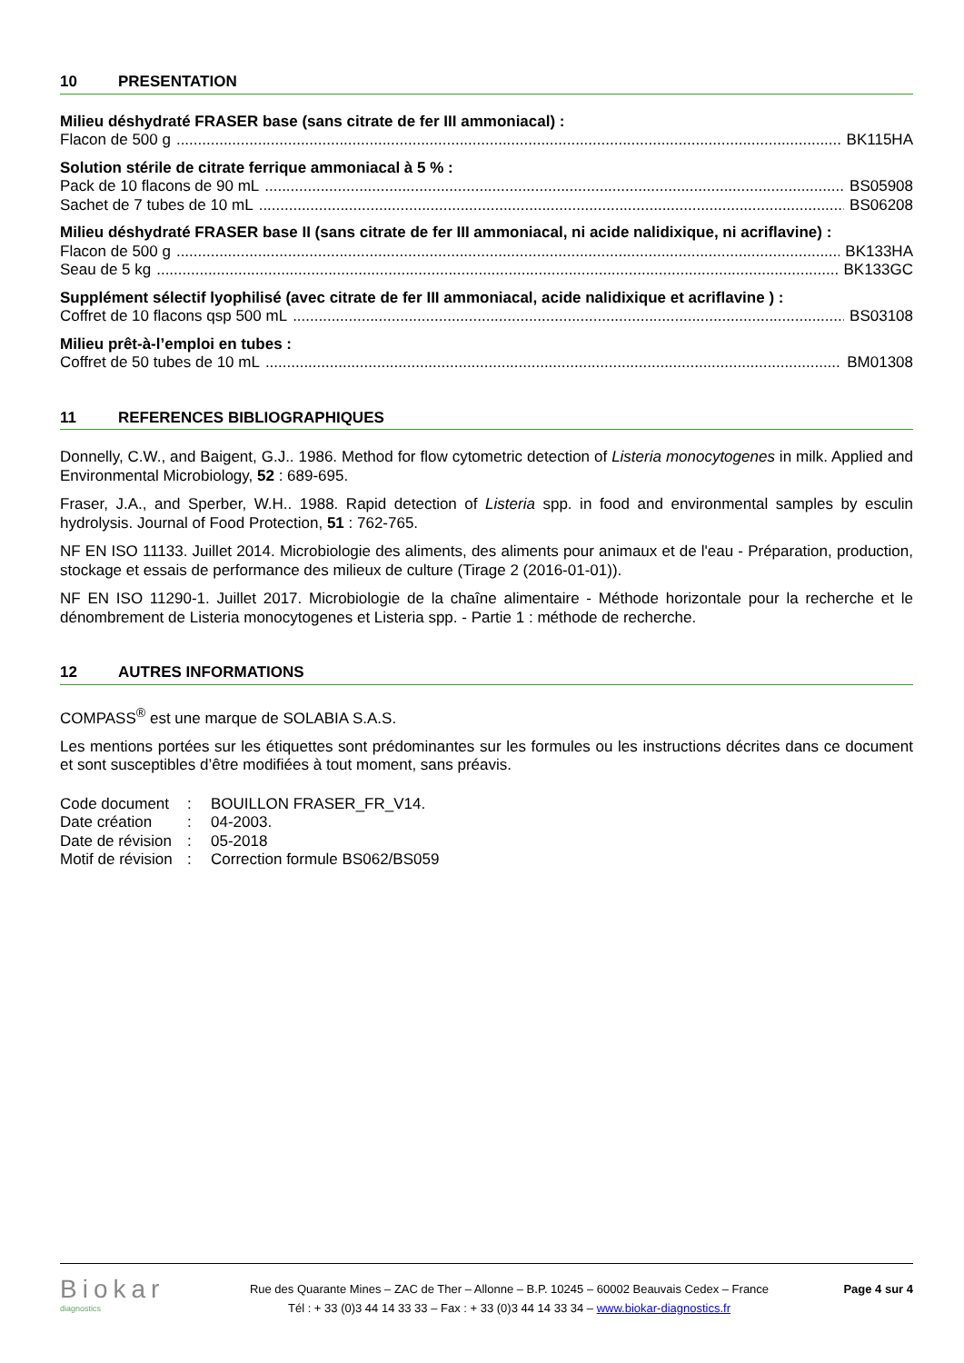10 PRESENTATION
Milieu déshydraté FRASER base (sans citrate de fer III ammoniacal) :
Flacon de 500 g BK115HA
Solution stérile de citrate ferrique ammoniacal à 5 % :
Pack de 10 flacons de 90 mL BS05908
Sachet de 7 tubes de 10 mL BS06208
Milieu déshydraté FRASER base II (sans citrate de fer III ammoniacal, ni acide nalidixique, ni acriflavine) :
Flacon de 500 g BK133HA
Seau de 5 kg BK133GC
Supplément sélectif lyophilisé (avec citrate de fer III ammoniacal, acide nalidixique et acriflavine ) :
Coffret de 10 flacons qsp 500 mL BS03108
Milieu prêt-à-l’emploi en tubes :
Coffret de 50 tubes de 10 mL BM01308
11 REFERENCES BIBLIOGRAPHIQUES
Donnelly, C.W., and Baigent, G.J.. 1986. Method for flow cytometric detection of Listeria monocytogenes in milk. Applied and Environmental Microbiology, 52 : 689-695.
Fraser, J.A., and Sperber, W.H.. 1988. Rapid detection of Listeria spp. in food and environmental samples by esculin hydrolysis. Journal of Food Protection, 51 : 762-765.
NF EN ISO 11133. Juillet 2014. Microbiologie des aliments, des aliments pour animaux et de l'eau - Préparation, production, stockage et essais de performance des milieux de culture (Tirage 2 (2016-01-01)).
NF EN ISO 11290-1. Juillet 2017. Microbiologie de la chaîne alimentaire - Méthode horizontale pour la recherche et le dénombrement de Listeria monocytogenes et Listeria spp. - Partie 1 : méthode de recherche.
12 AUTRES INFORMATIONS
COMPASS<sup>®</sup> est une marque de SOLABIA S.A.S.
Les mentions portées sur les étiquettes sont prédominantes sur les formules ou les instructions décrites dans ce document et sont susceptibles d’être modifiées à tout moment, sans préavis.
| Code document | : | BOUILLON FRASER_FR_V14. |
| Date création | : | 04-2003. |
| Date de révision | : | 05-2018 |
| Motif de révision | : | Correction formule BS062/BS059 |
Biokar
diagnostics
Rue des Quarante Mines – ZAC de Ther – Allonne – B.P. 10245 – 60002 Beauvais Cedex – France
Tél : + 33 (0)3 44 14 33 33 – Fax : + 33 (0)3 44 14 33 34 – www.biokar-diagnostics.fr
Page 4 sur 4